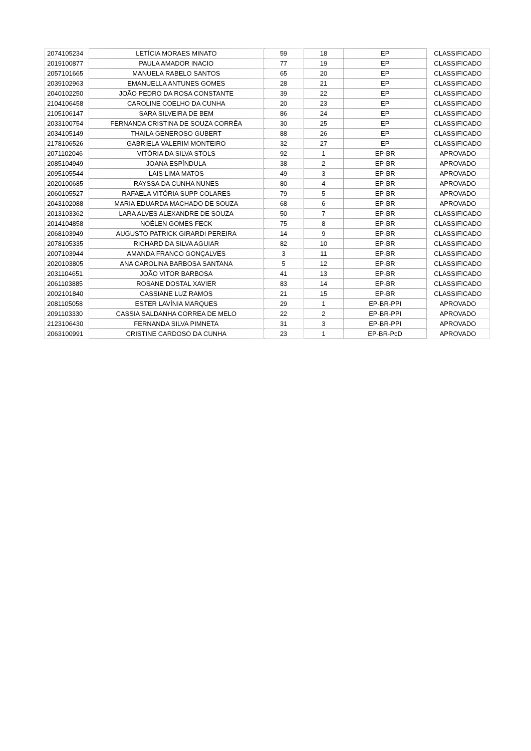| 2074105234 | LETÍCIA MORAES MINATO | 59 | 18 | EP | CLASSIFICADO |
| 2019100877 | PAULA AMADOR INACIO | 77 | 19 | EP | CLASSIFICADO |
| 2057101665 | MANUELA RABELO SANTOS | 65 | 20 | EP | CLASSIFICADO |
| 2039102963 | EMANUELLA ANTUNES GOMES | 28 | 21 | EP | CLASSIFICADO |
| 2040102250 | JOÃO PEDRO DA ROSA CONSTANTE | 39 | 22 | EP | CLASSIFICADO |
| 2104106458 | CAROLINE COELHO DA CUNHA | 20 | 23 | EP | CLASSIFICADO |
| 2105106147 | SARA SILVEIRA DE BEM | 86 | 24 | EP | CLASSIFICADO |
| 2033100754 | FERNANDA CRISTINA DE SOUZA CORRÊA | 30 | 25 | EP | CLASSIFICADO |
| 2034105149 | THAILA GENEROSO GUBERT | 88 | 26 | EP | CLASSIFICADO |
| 2178106526 | GABRIELA VALERIM MONTEIRO | 32 | 27 | EP | CLASSIFICADO |
| 2071102046 | VITÓRIA DA SILVA STOLS | 92 | 1 | EP-BR | APROVADO |
| 2085104949 | JOANA ESPÍNDULA | 38 | 2 | EP-BR | APROVADO |
| 2095105544 | LAIS LIMA MATOS | 49 | 3 | EP-BR | APROVADO |
| 2020100685 | RAYSSA DA CUNHA NUNES | 80 | 4 | EP-BR | APROVADO |
| 2060105527 | RAFAELA VITÓRIA SUPP COLARES | 79 | 5 | EP-BR | APROVADO |
| 2043102088 | MARIA EDUARDA MACHADO DE SOUZA | 68 | 6 | EP-BR | APROVADO |
| 2013103362 | LARA ALVES ALEXANDRE DE SOUZA | 50 | 7 | EP-BR | CLASSIFICADO |
| 2014104858 | NOÉLEN GOMES FECK | 75 | 8 | EP-BR | CLASSIFICADO |
| 2068103949 | AUGUSTO PATRICK GIRARDI PEREIRA | 14 | 9 | EP-BR | CLASSIFICADO |
| 2078105335 | RICHARD DA SILVA AGUIAR | 82 | 10 | EP-BR | CLASSIFICADO |
| 2007103944 | AMANDA FRANCO GONÇALVES | 3 | 11 | EP-BR | CLASSIFICADO |
| 2020103805 | ANA CAROLINA BARBOSA SANTANA | 5 | 12 | EP-BR | CLASSIFICADO |
| 2031104651 | JOÃO VITOR BARBOSA | 41 | 13 | EP-BR | CLASSIFICADO |
| 2061103885 | ROSANE DOSTAL XAVIER | 83 | 14 | EP-BR | CLASSIFICADO |
| 2002101840 | CASSIANE LUZ RAMOS | 21 | 15 | EP-BR | CLASSIFICADO |
| 2081105058 | ESTER LAVÍNIA MARQUES | 29 | 1 | EP-BR-PPI | APROVADO |
| 2091103330 | CASSIA SALDANHA CORREA DE MELO | 22 | 2 | EP-BR-PPI | APROVADO |
| 2123106430 | FERNANDA SILVA PIMNETA | 31 | 3 | EP-BR-PPI | APROVADO |
| 2063100991 | CRISTINE CARDOSO DA CUNHA | 23 | 1 | EP-BR-PcD | APROVADO |